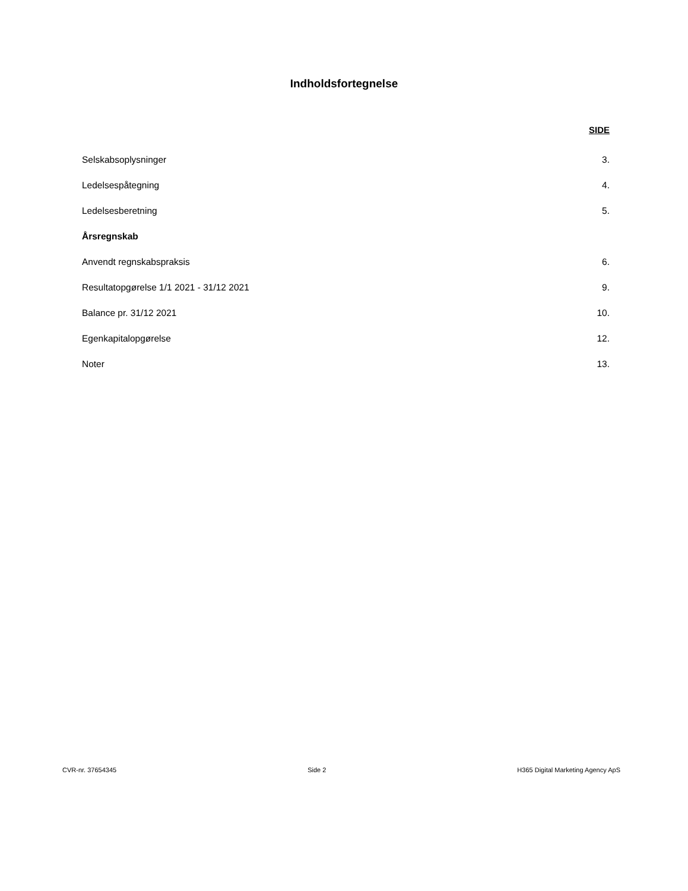Indholdsfortegnelse
SIDE
| Selskabsoplysninger | 3. |
| Ledelsespåtegning | 4. |
| Ledelsesberetning | 5. |
| Årsregnskab | |
| Anvendt regnskabspraksis | 6. |
| Resultatopgørelse 1/1 2021 - 31/12 2021 | 9. |
| Balance pr. 31/12 2021 | 10. |
| Egenkapitalopgørelse | 12. |
| Noter | 13. |
CVR-nr. 37654345 Side 2 H365 Digital Marketing Agency ApS